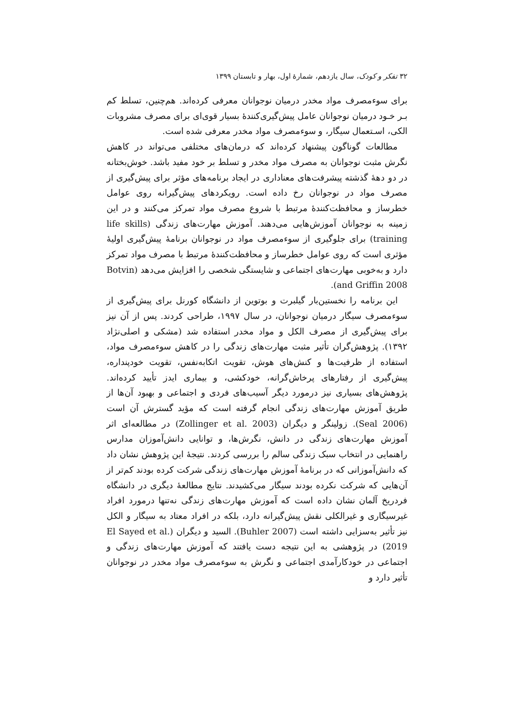۳۲ تفکر و کودک، سال یازدهم، شمارهٔ اول، بهار و تابستان ۱۳۹۹
برای سوءمصرف مواد مخدر درمیان نوجوانان معرفی کرده‌اند. هم‌چنین، تسلط کم بـر خـود درمیان نوجوانان عامل پیش‌گیری‌کنندهٔ بسیار قوی‌ای برای مصرف مشروبات الکی، اسـتعمال سیگار، و سوءمصرف مواد مخدر معرفی شده است.
مطالعات گوناگون پیشنهاد کرده‌اند که درمان‌های مختلفی می‌تواند در کاهش نگرش مثبت نوجوانان به مصرف مواد مخدر و تسلط بر خود مفید باشد. خوش‌بختانه در دو دههٔ گذشته پیشرفت‌های معناداری در ایجاد برنامه‌های مؤثر برای پیش‌گیری از مصرف مواد در نوجوانان رخ داده است. رویکردهای پیش‌گیرانه روی عوامل خطرساز و محافظت‌کنندهٔ مرتبط با شروع مصرف مواد تمرکز می‌کنند و در این زمینه به نوجوانان آموزش‌هایی می‌دهند. آموزش مهارت‌های زندگی (life skills training) برای جلوگیری از سوءمصرف مواد در نوجوانان برنامهٔ پیش‌گیری اولیهٔ مؤثری است که روی عوامل خطرساز و محافظت‌کنندهٔ مرتبط با مصرف مواد تمرکز دارد و به‌خوبی مهارت‌های اجتماعی و شایستگی شخصی را افزایش می‌دهد (Botvin and Griffin 2008).
این برنامه را نخستین‌بار گیلبرت و بوتوین از دانشگاه کورنل برای پیش‌گیری از سوءمصرف سیگار درمیان نوجوانان، در سال ۱۹۹۷، طراحی کردند. پس از آن نیز برای پیش‌گیری از مصرف الکل و مواد مخدر استفاده شد (مشکی و اصلی‌نژاد ۱۳۹۲). پژوهش‌گران تأثیر مثبت مهارت‌های زندگی را در کاهش سوءمصرف مواد، استفاده از ظرفیت‌ها و کنش‌های هوش، تقویت اتکابه‌نفس، تقویت خودپنداره، پیش‌گیری از رفتارهای پرخاش‌گرانه، خودکشی، و بیماری ایدز تأیید کرده‌اند. پژوهش‌های بسیاری نیز درمورد دیگر آسیب‌های فردی و اجتماعی و بهبود آن‌ها از طریق آموزش مهارت‌های زندگی انجام گرفته است که مؤید گسترش آن است (Seal 2006). زولینگر و دیگران (Zollinger et al. 2003) در مطالعه‌ای اثر آموزش مهارت‌های زندگی در دانش، نگرش‌ها، و توانایی دانش‌آموزان مدارس راهنمایی در انتخاب سبک زندگی سالم را بررسی کردند. نتیجهٔ این پژوهش نشان داد که دانش‌آموزانی که در برنامهٔ آموزش مهارت‌های زندگی شرکت کرده بودند کم‌تر از آن‌هایی که شرکت نکرده بودند سیگار می‌کشیدند. نتایج مطالعهٔ دیگری در دانشگاه فردریخ آلمان نشان داده است که آموزش مهارت‌های زندگی نه‌تنها درمورد افراد غیرسیگاری و غیرالکلی نقش پیش‌گیرانه دارد، بلکه در افراد معتاد به سیگار و الکل نیز تأثیر به‌سزایی داشته است (Buhler 2007). السید و دیگران (El Sayed et al. 2019) در پژوهشی به این نتیجه دست یافتند که آموزش مهارت‌های زندگی و اجتماعی در خودکارآمدی اجتماعی و نگرش به سوءمصرف مواد مخدر در نوجوانان تأثیر دارد و